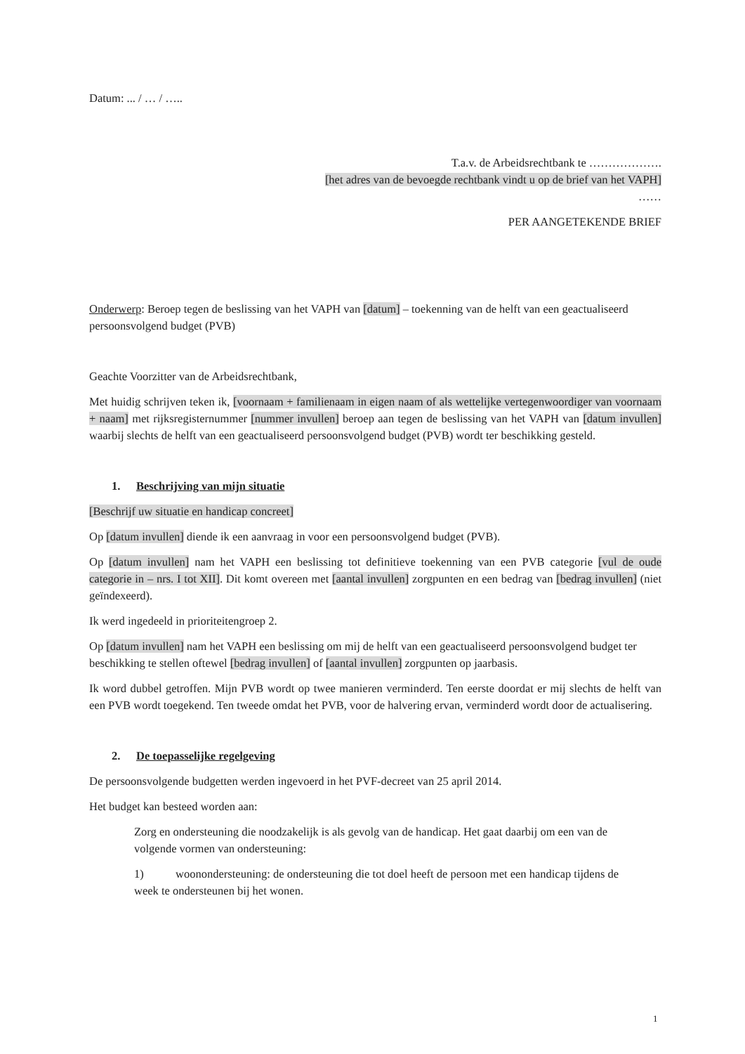Datum: ... / … / …..
T.a.v. de Arbeidsrechtbank te ……………….
[het adres van de bevoegde rechtbank vindt u op de brief van het VAPH]
……
PER AANGETEKENDE BRIEF
Onderwerp: Beroep tegen de beslissing van het VAPH van [datum] – toekenning van de helft van een geactualiseerd persoonsvolgend budget (PVB)
Geachte Voorzitter van de Arbeidsrechtbank,
Met huidig schrijven teken ik, [voornaam + familienaam in eigen naam of als wettelijke vertegenwoordiger van voornaam + naam] met rijksregisternummer [nummer invullen] beroep aan tegen de beslissing van het VAPH van [datum invullen] waarbij slechts de helft van een geactualiseerd persoonsvolgend budget (PVB) wordt ter beschikking gesteld.
1. Beschrijving van mijn situatie
[Beschrijf uw situatie en handicap concreet]
Op [datum invullen] diende ik een aanvraag in voor een persoonsvolgend budget (PVB).
Op [datum invullen] nam het VAPH een beslissing tot definitieve toekenning van een PVB categorie [vul de oude categorie in – nrs. I tot XII]. Dit komt overeen met [aantal invullen] zorgpunten en een bedrag van [bedrag invullen] (niet geïndexeerd).
Ik werd ingedeeld in prioriteitengroep 2.
Op [datum invullen] nam het VAPH een beslissing om mij de helft van een geactualiseerd persoonsvolgend budget ter beschikking te stellen oftewel [bedrag invullen] of [aantal invullen] zorgpunten op jaarbasis.
Ik word dubbel getroffen. Mijn PVB wordt op twee manieren verminderd. Ten eerste doordat er mij slechts de helft van een PVB wordt toegekend. Ten tweede omdat het PVB, voor de halvering ervan, verminderd wordt door de actualisering.
2. De toepasselijke regelgeving
De persoonsvolgende budgetten werden ingevoerd in het PVF-decreet van 25 april 2014.
Het budget kan besteed worden aan:
Zorg en ondersteuning die noodzakelijk is als gevolg van de handicap. Het gaat daarbij om een van de volgende vormen van ondersteuning:
1) woonondersteuning: de ondersteuning die tot doel heeft de persoon met een handicap tijdens de week te ondersteunen bij het wonen.
1